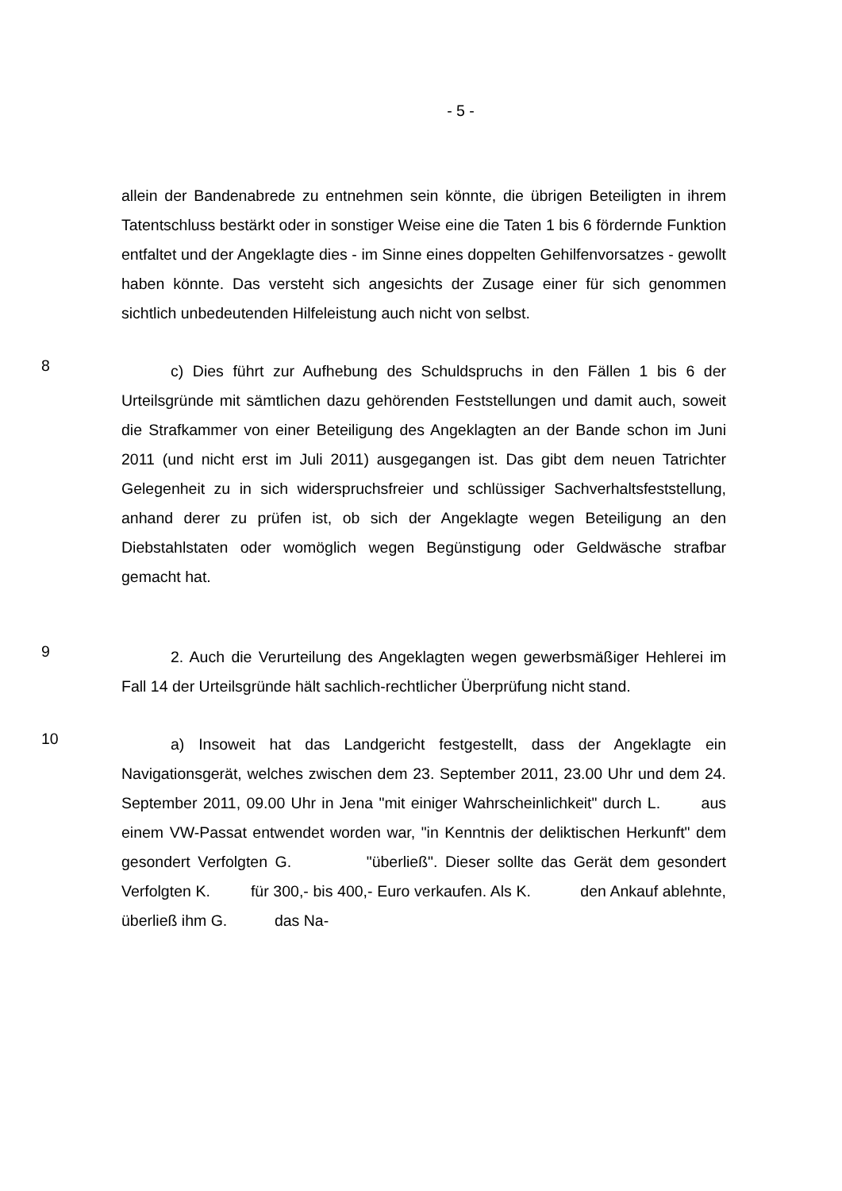- 5 -
allein der Bandenabrede zu entnehmen sein könnte, die übrigen Beteiligten in ihrem Tatentschluss bestärkt oder in sonstiger Weise eine die Taten 1 bis 6 fördernde Funktion entfaltet und der Angeklagte dies - im Sinne eines doppelten Gehilfenvorsatzes - gewollt haben könnte. Das versteht sich angesichts der Zusage einer für sich genommen sichtlich unbedeutenden Hilfeleistung auch nicht von selbst.
8
c) Dies führt zur Aufhebung des Schuldspruchs in den Fällen 1 bis 6 der Urteilsgründe mit sämtlichen dazu gehörenden Feststellungen und damit auch, soweit die Strafkammer von einer Beteiligung des Angeklagten an der Bande schon im Juni 2011 (und nicht erst im Juli 2011) ausgegangen ist. Das gibt dem neuen Tatrichter Gelegenheit zu in sich widerspruchsfreier und schlüssiger Sachverhaltsfeststellung, anhand derer zu prüfen ist, ob sich der Angeklagte wegen Beteiligung an den Diebstahlstaten oder womöglich wegen Begünstigung oder Geldwäsche strafbar gemacht hat.
9
2. Auch die Verurteilung des Angeklagten wegen gewerbsmäßiger Hehlerei im Fall 14 der Urteilsgründe hält sachlich-rechtlicher Überprüfung nicht stand.
10
a) Insoweit hat das Landgericht festgestellt, dass der Angeklagte ein Navigationsgerät, welches zwischen dem 23. September 2011, 23.00 Uhr und dem 24. September 2011, 09.00 Uhr in Jena "mit einiger Wahrscheinlichkeit" durch L. aus einem VW-Passat entwendet worden war, "in Kenntnis der deliktischen Herkunft" dem gesondert Verfolgten G. "überließ". Dieser sollte das Gerät dem gesondert Verfolgten K. für 300,- bis 400,- Euro verkaufen. Als K. den Ankauf ablehnte, überließ ihm G. das Na-